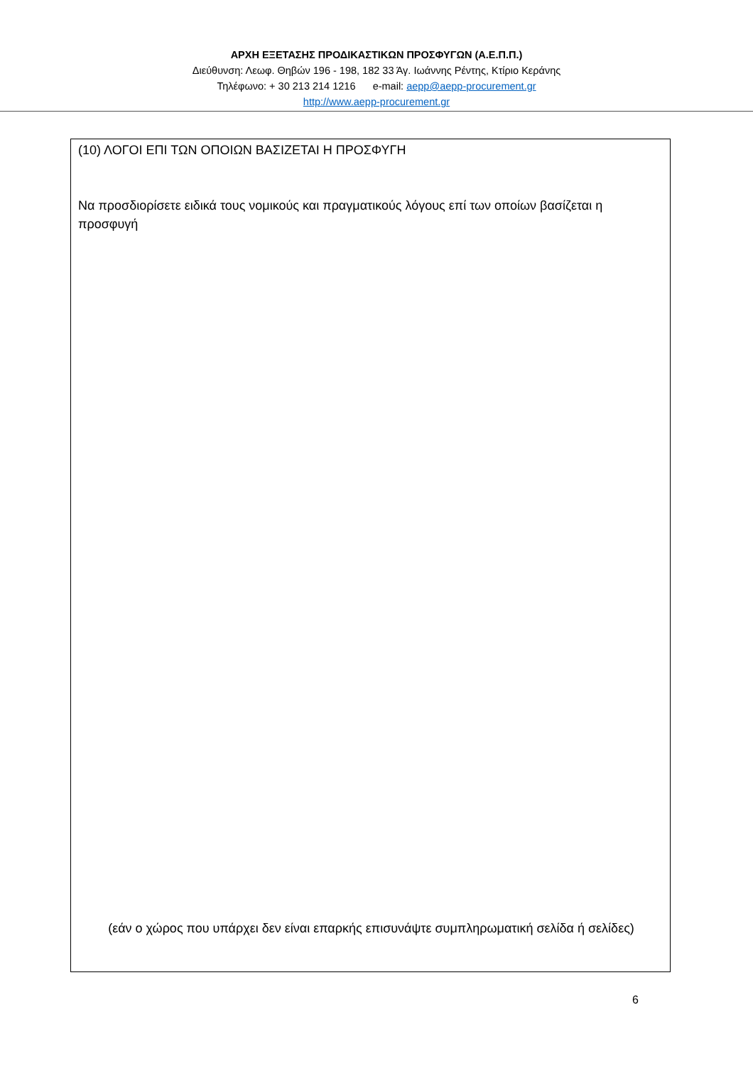ΑΡΧΗ ΕΞΕΤΑΣΗΣ ΠΡΟΔΙΚΑΣΤΙΚΩΝ ΠΡΟΣΦΥΓΩΝ (Α.Ε.Π.Π.)
Διεύθυνση: Λεωφ. Θηβών 196 - 198, 182 33 Άγ. Ιωάννης Ρέντης, Κτίριο Κεράνης
Τηλέφωνο: + 30 213 214 1216 e-mail: aepp@aepp-procurement.gr
http://www.aepp-procurement.gr
(10) ΛΟΓΟΙ ΕΠΙ ΤΩΝ ΟΠΟΙΩΝ ΒΑΣΙΖΕΤΑΙ Η ΠΡΟΣΦΥΓΗ
Να προσδιορίσετε ειδικά τους νομικούς και πραγματικούς λόγους επί των οποίων βασίζεται η προσφυγή
(εάν ο χώρος που υπάρχει δεν είναι επαρκής επισυνάψτε συμπληρωματική σελίδα ή σελίδες)
6